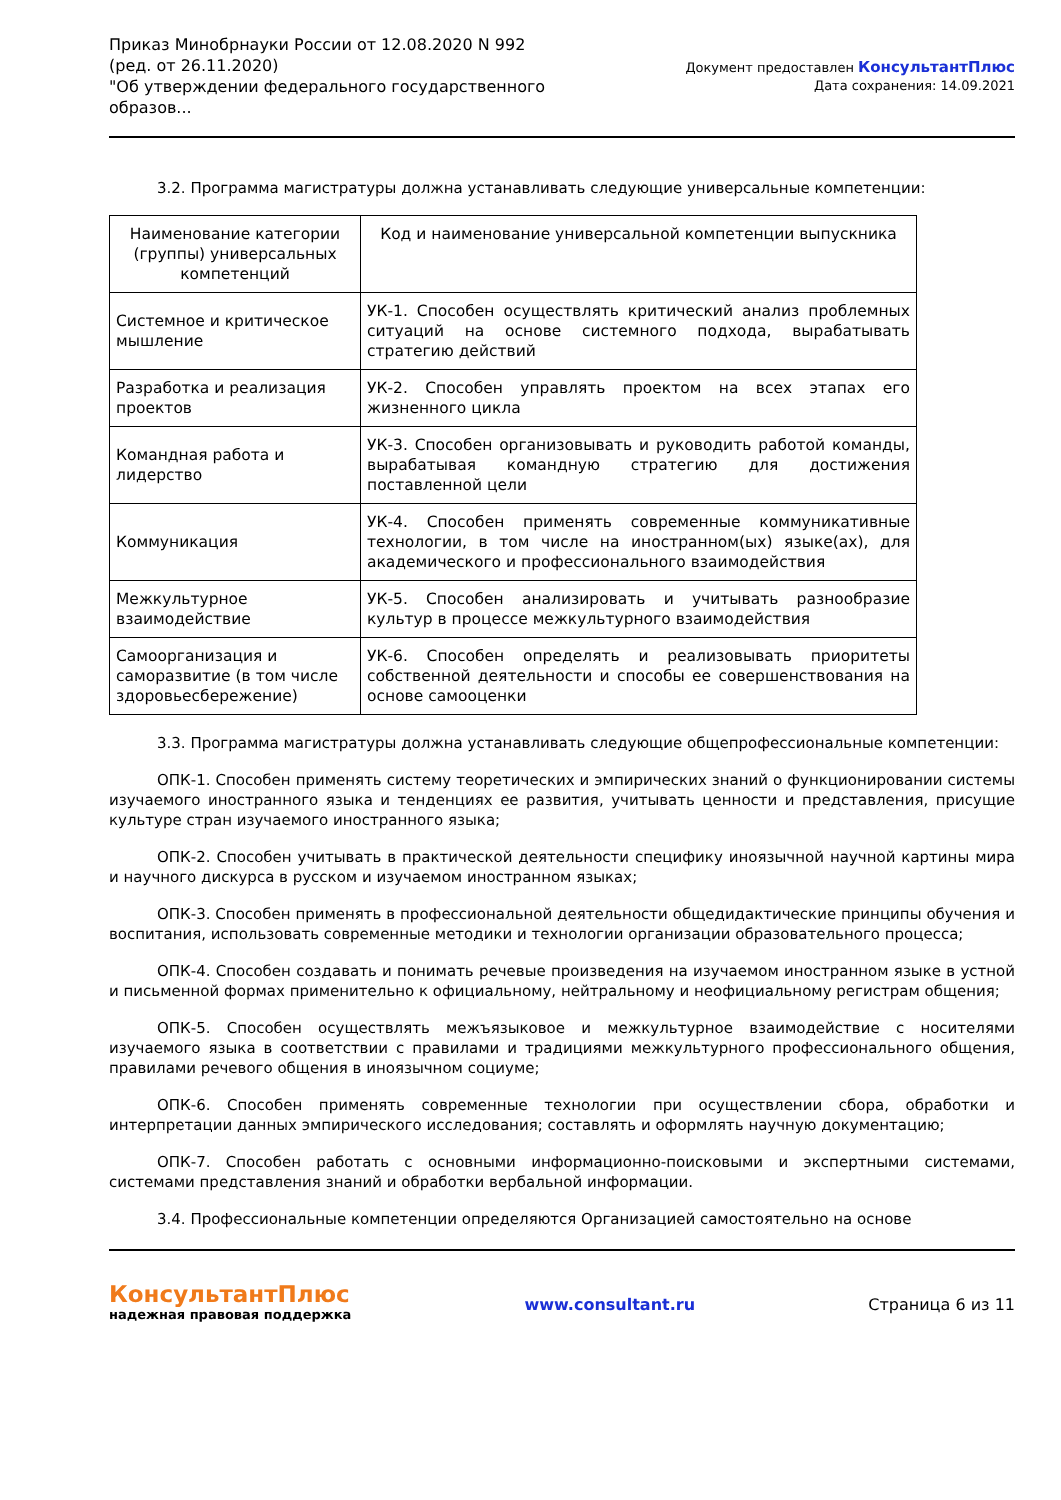Приказ Минобрнауки России от 12.08.2020 N 992
(ред. от 26.11.2020)
"Об утверждении федерального государственного
образов...
Документ предоставлен КонсультантПлюс
Дата сохранения: 14.09.2021
3.2. Программа магистратуры должна устанавливать следующие универсальные компетенции:
| Наименование категории (группы) универсальных компетенций | Код и наименование универсальной компетенции выпускника |
| --- | --- |
| Системное и критическое мышление | УК-1. Способен осуществлять критический анализ проблемных ситуаций на основе системного подхода, вырабатывать стратегию действий |
| Разработка и реализация проектов | УК-2. Способен управлять проектом на всех этапах его жизненного цикла |
| Командная работа и лидерство | УК-3. Способен организовывать и руководить работой команды, вырабатывая командную стратегию для достижения поставленной цели |
| Коммуникация | УК-4. Способен применять современные коммуникативные технологии, в том числе на иностранном(ых) языке(ах), для академического и профессионального взаимодействия |
| Межкультурное взаимодействие | УК-5. Способен анализировать и учитывать разнообразие культур в процессе межкультурного взаимодействия |
| Самоорганизация и саморазвитие (в том числе здоровьесбережение) | УК-6. Способен определять и реализовывать приоритеты собственной деятельности и способы ее совершенствования на основе самооценки |
3.3. Программа магистратуры должна устанавливать следующие общепрофессиональные компетенции:
ОПК-1. Способен применять систему теоретических и эмпирических знаний о функционировании системы изучаемого иностранного языка и тенденциях ее развития, учитывать ценности и представления, присущие культуре стран изучаемого иностранного языка;
ОПК-2. Способен учитывать в практической деятельности специфику иноязычной научной картины мира и научного дискурса в русском и изучаемом иностранном языках;
ОПК-3. Способен применять в профессиональной деятельности общедидактические принципы обучения и воспитания, использовать современные методики и технологии организации образовательного процесса;
ОПК-4. Способен создавать и понимать речевые произведения на изучаемом иностранном языке в устной и письменной формах применительно к официальному, нейтральному и неофициальному регистрам общения;
ОПК-5. Способен осуществлять межъязыковое и межкультурное взаимодействие с носителями изучаемого языка в соответствии с правилами и традициями межкультурного профессионального общения, правилами речевого общения в иноязычном социуме;
ОПК-6. Способен применять современные технологии при осуществлении сбора, обработки и интерпретации данных эмпирического исследования; составлять и оформлять научную документацию;
ОПК-7. Способен работать с основными информационно-поисковыми и экспертными системами, системами представления знаний и обработки вербальной информации.
3.4. Профессиональные компетенции определяются Организацией самостоятельно на основе
КонсультантПлюс
надежная правовая поддержка
www.consultant.ru Страница 6 из 11